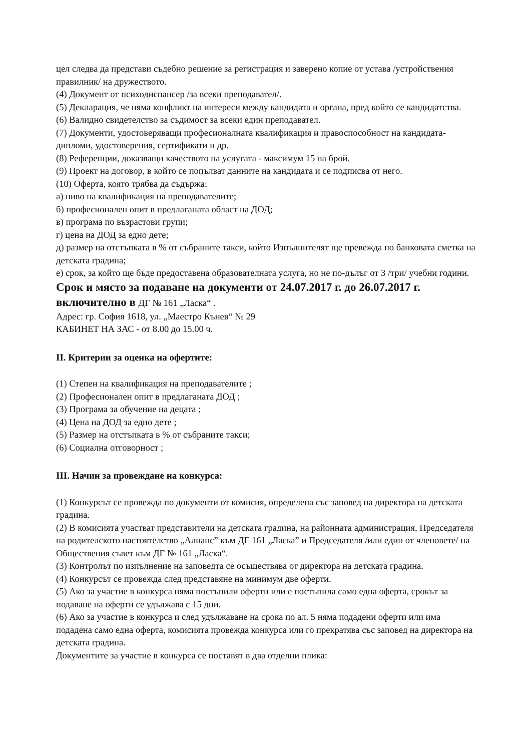цел следва да представи съдебно решение за регистрация и заверено копие от устава /устройствения правилник/ на дружеството.
(4) Документ от психодиспансер /за всеки преподавател/.
(5) Декларация, че няма конфликт на интереси между кандидата и органа, пред който се кандидатства.
(6) Валидно свидетелство за съдимост за всеки един преподавател.
(7) Документи, удостоверяващи професионалната квалификация и правоспособност на кандидата-дипломи, удостоверения, сертификати и др.
(8) Референции, доказващи качеството на услугата - максимум 15 на брой.
(9) Проект на договор, в който се попълват данните на кандидата и се подписва от него.
(10) Оферта, която трябва да съдържа:
а) ниво на квалификация на преподавателите;
б) професионален опит в предлаганата област на ДОД;
в) програма по възрастови групи;
г) цена на ДОД за едно дете;
д) размер на отстъпката в % от събраните такси, който Изпълнителят ще превежда по банковата сметка на детската градина;
е) срок, за който ще бъде предоставена образователната услуга, но не по-дълъг от 3 /три/ учебни години.
Срок и място за подаване на документи от 24.07.2017 г. до 26.07.2017 г. включително в ДГ № 161 „Ласка“ .
Адрес: гр. София 1618, ул. „Маестро Кънев“ № 29
КАБИНЕТ НА ЗАС - от 8.00 до 15.00 ч.
II. Критерии за оценка на офертите:
(1) Степен на квалификация на преподавателите ;
(2) Професионален опит в предлаганата ДОД ;
(3) Програма за обучение на децата ;
(4) Цена на ДОД за едно дете ;
(5) Размер на отстъпката в % от събраните такси;
(6) Социална отговорност ;
III. Начин за провеждане на конкурса:
(1) Конкурсът се провежда по документи от комисия, определена със заповед на директора на детската градина.
(2) В комисията участват представители на детската градина, на районната администрация, Председателя на родителското настоятелство „Алианс” към ДГ 161 „Ласка” и Председателя /или един от членовете/ на Обществения съвет към ДГ № 161 „Ласка“.
(3) Контролът по изпълнение на заповедта се осъществява от директора на детската градина.
(4) Конкурсът се провежда след представяне на минимум две оферти.
(5) Ако за участие в конкурса няма постъпили оферти или е постъпила само една оферта, срокът за подаване на оферти се удължава с 15 дни.
(6) Ако за участие в конкурса и след удължаване на срока по ал. 5 няма подадени оферти или има подадена само една оферта, комисията провежда конкурса или го прекратява със заповед на директора на детската градина.
Документите за участие в конкурса се поставят в два отделни плика: